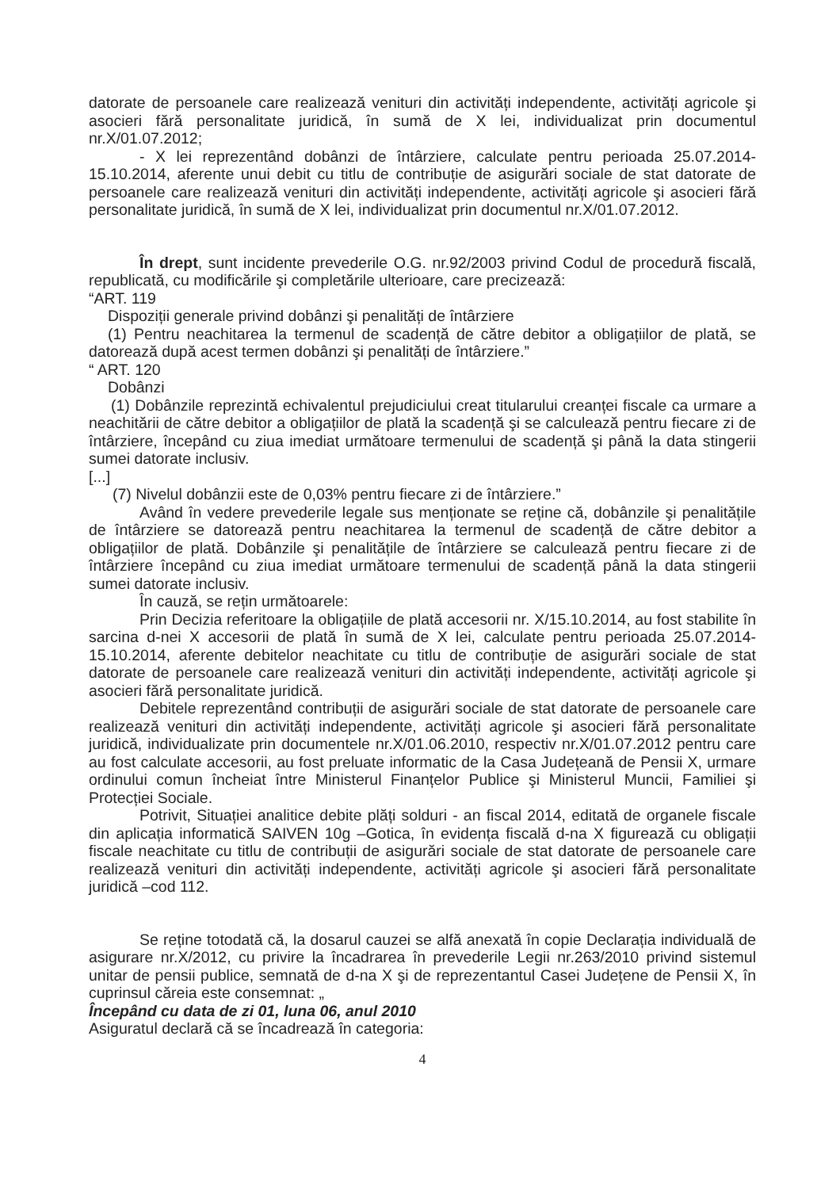datorate de persoanele care realizează venituri din activități independente, activități agricole şi asocieri fără personalitate juridică, în sumă de X lei, individualizat prin documentul nr.X/01.07.2012;
- X lei reprezentând dobânzi de întârziere, calculate pentru perioada 25.07.2014-15.10.2014, aferente unui debit cu titlu de contribuție de asigurări sociale de stat datorate de persoanele care realizează venituri din activități independente, activități agricole şi asocieri fără personalitate juridică, în sumă de X lei, individualizat prin documentul nr.X/01.07.2012.
În drept, sunt incidente prevederile O.G. nr.92/2003 privind Codul de procedură fiscală, republicată, cu modificările şi completările ulterioare, care precizează:
“ART. 119
Dispoziții generale privind dobânzi şi penalități de întârziere
(1) Pentru neachitarea la termenul de scadență de către debitor a obligațiilor de plată, se datorează după acest termen dobânzi şi penalități de întârziere.”
“ ART. 120
Dobânzi
(1) Dobânzile reprezintă echivalentul prejudiciului creat titularului creanței fiscale ca urmare a neachitării de către debitor a obligațiilor de plată la scadență şi se calculează pentru fiecare zi de întârziere, începând cu ziua imediat următoare termenului de scadență şi până la data stingerii sumei datorate inclusiv.
[...]
(7) Nivelul dobânzii este de 0,03% pentru fiecare zi de întârziere.”
Având în vedere prevederile legale sus menționate se reține că, dobânzile şi penalitățile de întârziere se datorează pentru neachitarea la termenul de scadență de către debitor a obligațiilor de plată. Dobânzile şi penalitățile de întârziere se calculează pentru fiecare zi de întârziere începând cu ziua imediat următoare termenului de scadență până la data stingerii sumei datorate inclusiv.
În cauză, se rețin următoarele:
Prin Decizia referitoare la obligațiile de plată accesorii nr. X/15.10.2014, au fost stabilite în sarcina d-nei X accesorii de plată în sumă de X lei, calculate pentru perioada 25.07.2014-15.10.2014, aferente debitelor neachitate cu titlu de contribuție de asigurări sociale de stat datorate de persoanele care realizează venituri din activități independente, activități agricole şi asocieri fără personalitate juridică.
Debitele reprezentând contribuții de asigurări sociale de stat datorate de persoanele care realizează venituri din activități independente, activități agricole şi asocieri fără personalitate juridică, individualizate prin documentele nr.X/01.06.2010, respectiv nr.X/01.07.2012 pentru care au fost calculate accesorii, au fost preluate informatic de la Casa Județeană de Pensii X, urmare ordinului comun încheiat între Ministerul Finanțelor Publice şi Ministerul Muncii, Familiei şi Protecției Sociale.
Potrivit, Situației analitice debite plăți solduri - an fiscal 2014, editată de organele fiscale din aplicația informatică SAIVEN 10g –Gotica, în evidența fiscală d-na X figurează cu obligații fiscale neachitate cu titlu de contribuții de asigurări sociale de stat datorate de persoanele care realizează venituri din activități independente, activități agricole şi asocieri fără personalitate juridică –cod 112.
Se reține totodată că, la dosarul cauzei se alfă anexată în copie Declarația individuală de asigurare nr.X/2012, cu privire la încadrarea în prevederile Legii nr.263/2010 privind sistemul unitar de pensii publice, semnată de d-na X şi de reprezentantul Casei Județene de Pensii X, în cuprinsul căreia este consemnat: „
Începând cu data de zi 01, luna 06, anul 2010
Asiguratul declară că se încadrează în categoria:
4